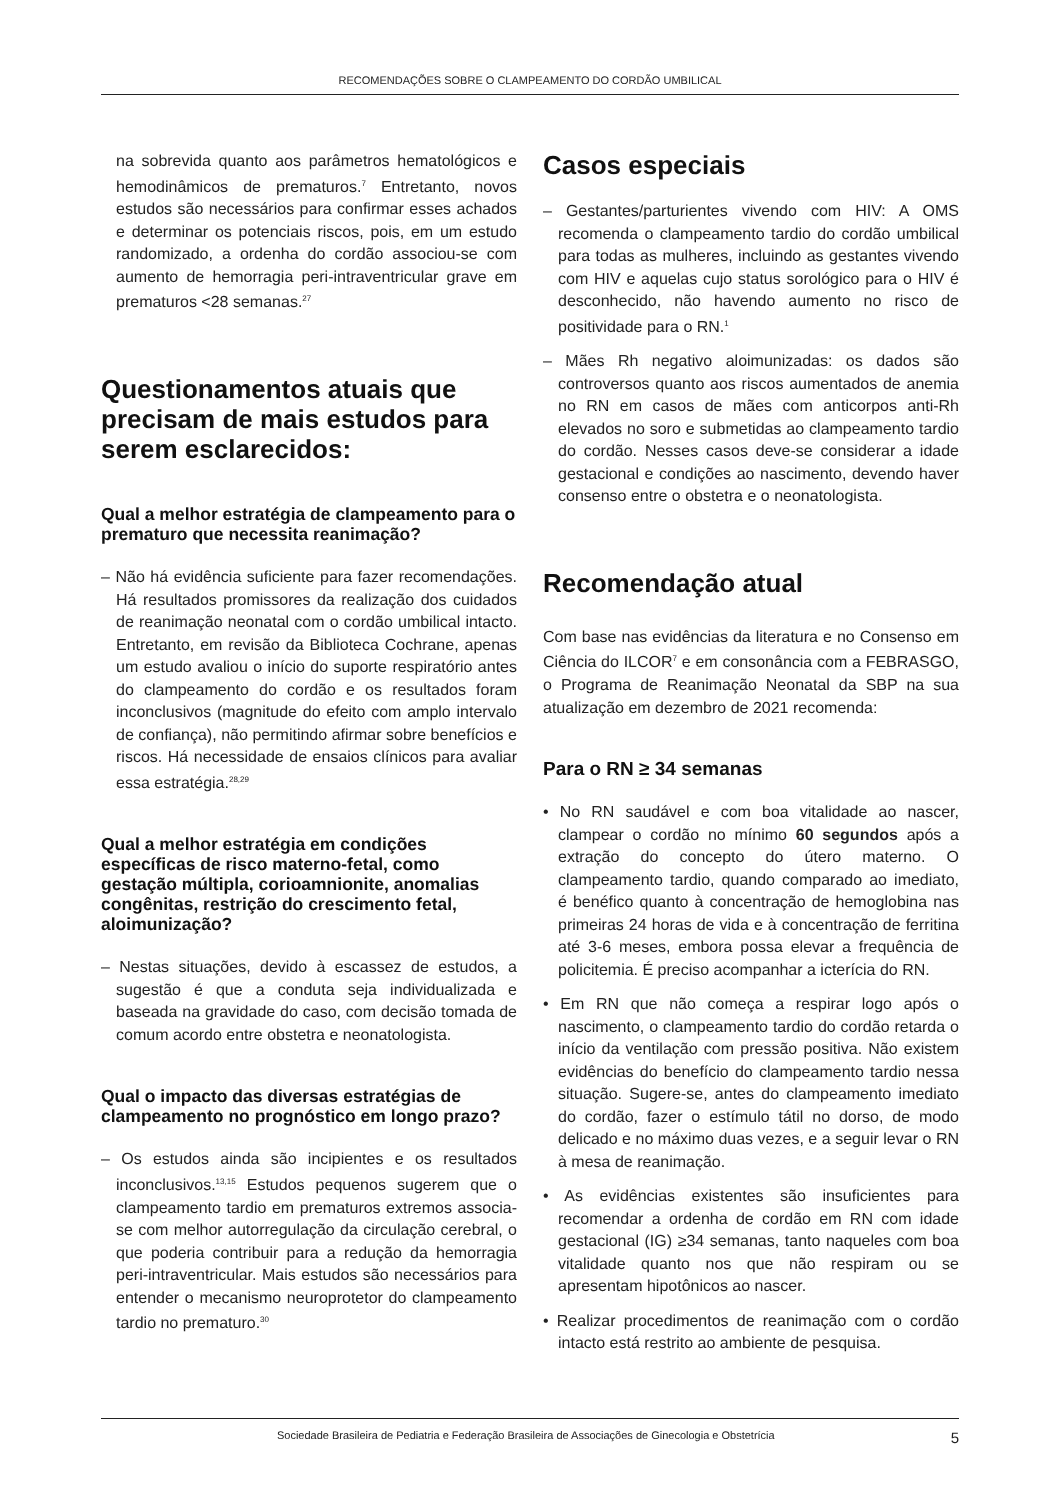RECOMENDAÇÕES SOBRE O CLAMPEAMENTO DO CORDÃO UMBILICAL
na sobrevida quanto aos parâmetros hematológicos e hemodinâmicos de prematuros.<sup>7</sup> Entretanto, novos estudos são necessários para confirmar esses achados e determinar os potenciais riscos, pois, em um estudo randomizado, a ordenha do cordão associou-se com aumento de hemorragia peri-intraventricular grave em prematuros <28 semanas.<sup>27</sup>
Questionamentos atuais que precisam de mais estudos para serem esclarecidos:
Qual a melhor estratégia de clampeamento para o prematuro que necessita reanimação?
– Não há evidência suficiente para fazer recomendações. Há resultados promissores da realização dos cuidados de reanimação neonatal com o cordão umbilical intacto. Entretanto, em revisão da Biblioteca Cochrane, apenas um estudo avaliou o início do suporte respiratório antes do clampeamento do cordão e os resultados foram inconclusivos (magnitude do efeito com amplo intervalo de confiança), não permitindo afirmar sobre benefícios e riscos. Há necessidade de ensaios clínicos para avaliar essa estratégia.<sup>28,29</sup>
Qual a melhor estratégia em condições específicas de risco materno-fetal, como gestação múltipla, corioamnionite, anomalias congênitas, restrição do crescimento fetal, aloimunização?
– Nestas situações, devido à escassez de estudos, a sugestão é que a conduta seja individualizada e baseada na gravidade do caso, com decisão tomada de comum acordo entre obstetra e neonatologista.
Qual o impacto das diversas estratégias de clampeamento no prognóstico em longo prazo?
– Os estudos ainda são incipientes e os resultados inconclusivos.<sup>13,15</sup> Estudos pequenos sugerem que o clampeamento tardio em prematuros extremos associa-se com melhor autorregulação da circulação cerebral, o que poderia contribuir para a redução da hemorragia peri-intraventricular. Mais estudos são necessários para entender o mecanismo neuroprotetor do clampeamento tardio no prematuro.<sup>30</sup>
Casos especiais
– Gestantes/parturientes vivendo com HIV: A OMS recomenda o clampeamento tardio do cordão umbilical para todas as mulheres, incluindo as gestantes vivendo com HIV e aquelas cujo status sorológico para o HIV é desconhecido, não havendo aumento no risco de positividade para o RN.<sup>1</sup>
– Mães Rh negativo aloimunizadas: os dados são controversos quanto aos riscos aumentados de anemia no RN em casos de mães com anticorpos anti-Rh elevados no soro e submetidas ao clampeamento tardio do cordão. Nesses casos deve-se considerar a idade gestacional e condições ao nascimento, devendo haver consenso entre o obstetra e o neonatologista.
Recomendação atual
Com base nas evidências da literatura e no Consenso em Ciência do ILCOR<sup>7</sup> e em consonância com a FEBRASGO, o Programa de Reanimação Neonatal da SBP na sua atualização em dezembro de 2021 recomenda:
Para o RN ≥ 34 semanas
• No RN saudável e com boa vitalidade ao nascer, clampear o cordão no mínimo 60 segundos após a extração do concepto do útero materno. O clampeamento tardio, quando comparado ao imediato, é benéfico quanto à concentração de hemoglobina nas primeiras 24 horas de vida e à concentração de ferritina até 3-6 meses, embora possa elevar a frequência de policitemia. É preciso acompanhar a icterícia do RN.
• Em RN que não começa a respirar logo após o nascimento, o clampeamento tardio do cordão retarda o início da ventilação com pressão positiva. Não existem evidências do benefício do clampeamento tardio nessa situação. Sugere-se, antes do clampeamento imediato do cordão, fazer o estímulo tátil no dorso, de modo delicado e no máximo duas vezes, e a seguir levar o RN à mesa de reanimação.
• As evidências existentes são insuficientes para recomendar a ordenha de cordão em RN com idade gestacional (IG) ≥34 semanas, tanto naqueles com boa vitalidade quanto nos que não respiram ou se apresentam hipotônicos ao nascer.
• Realizar procedimentos de reanimação com o cordão intacto está restrito ao ambiente de pesquisa.
Sociedade Brasileira de Pediatria e Federação Brasileira de Associações de Ginecologia e Obstetrícia 5